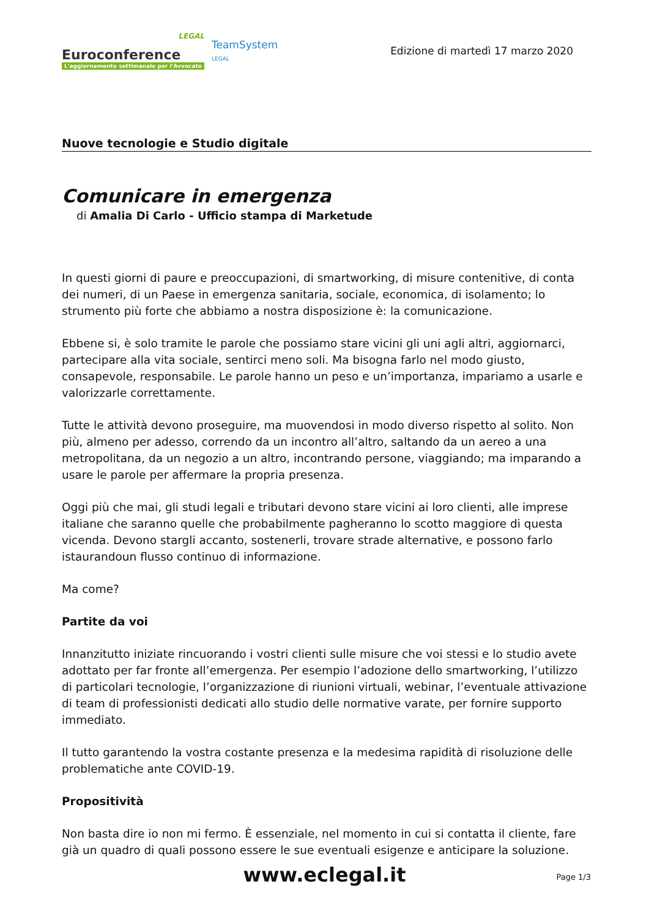LEGAL
Euroconference
L'aggiornamento settimanale per l'Avvocato
TeamSystem
LEGAL
Edizione di martedì 17 marzo 2020
Nuove tecnologie e Studio digitale
Comunicare in emergenza
di Amalia Di Carlo - Ufficio stampa di Marketude
In questi giorni di paure e preoccupazioni, di smartworking, di misure contenitive, di conta dei numeri, di un Paese in emergenza sanitaria, sociale, economica, di isolamento; lo strumento più forte che abbiamo a nostra disposizione è: la comunicazione.
Ebbene si, è solo tramite le parole che possiamo stare vicini gli uni agli altri, aggiornarci, partecipare alla vita sociale, sentirci meno soli. Ma bisogna farlo nel modo giusto, consapevole, responsabile. Le parole hanno un peso e un’importanza, impariamo a usarle e valorizzarle correttamente.
Tutte le attività devono proseguire, ma muovendosi in modo diverso rispetto al solito. Non più, almeno per adesso, correndo da un incontro all’altro, saltando da un aereo a una metropolitana, da un negozio a un altro, incontrando persone, viaggiando; ma imparando a usare le parole per affermare la propria presenza.
Oggi più che mai, gli studi legali e tributari devono stare vicini ai loro clienti, alle imprese italiane che saranno quelle che probabilmente pagheranno lo scotto maggiore di questa vicenda. Devono stargli accanto, sostenerli, trovare strade alternative, e possono farlo istaurandoun flusso continuo di informazione.
Ma come?
Partite da voi
Innanzitutto iniziate rincuorando i vostri clienti sulle misure che voi stessi e lo studio avete adottato per far fronte all’emergenza. Per esempio l’adozione dello smartworking, l’utilizzo di particolari tecnologie, l’organizzazione di riunioni virtuali, webinar, l’eventuale attivazione di team di professionisti dedicati allo studio delle normative varate, per fornire supporto immediato.
Il tutto garantendo la vostra costante presenza e la medesima rapidità di risoluzione delle problematiche ante COVID-19.
Propositività
Non basta dire io non mi fermo. È essenziale, nel momento in cui si contatta il cliente, fare già un quadro di quali possono essere le sue eventuali esigenze e anticipare la soluzione.
www.eclegal.it Page 1/3